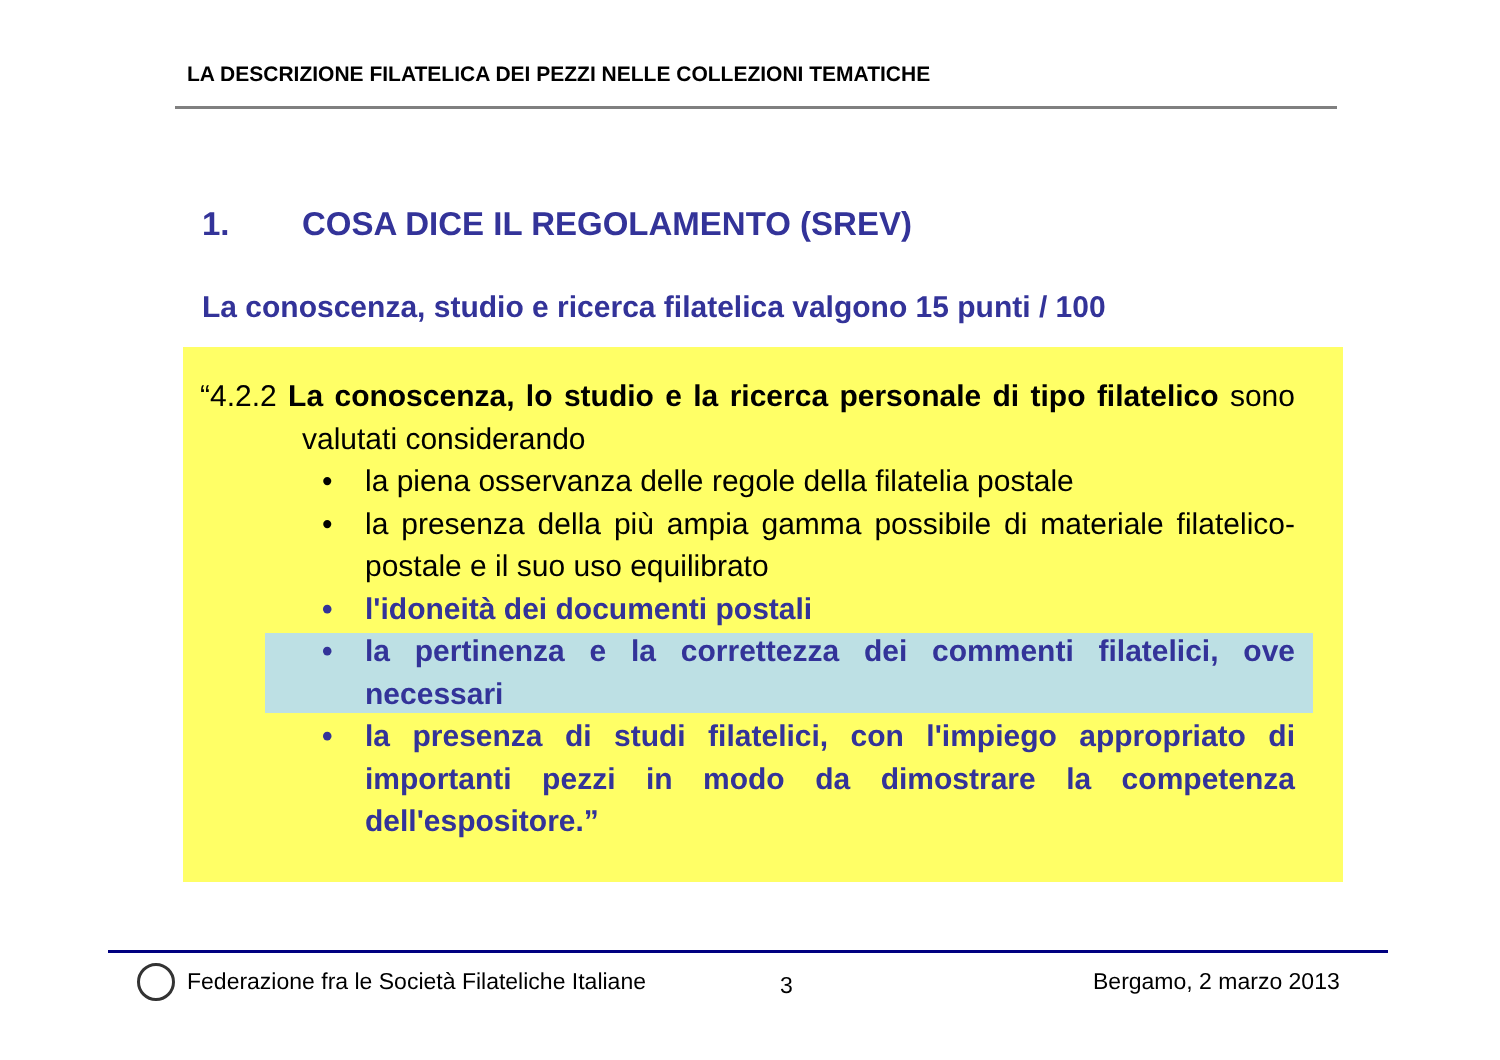LA DESCRIZIONE FILATELICA DEI PEZZI NELLE COLLEZIONI TEMATICHE
1. COSA DICE IL REGOLAMENTO (SREV)
La conoscenza, studio e ricerca filatelica valgono 15 punti / 100
“4.2.2 La conoscenza, lo studio e la ricerca personale di tipo filatelico sono valutati considerando
la piena osservanza delle regole della filatelia postale
la presenza della più ampia gamma possibile di materiale filatelico-postale e il suo uso equilibrato
l'idoneità dei documenti postali
la pertinenza e la correttezza dei commenti filatelici, ove necessari
la presenza di studi filatelici, con l'impiego appropriato di importanti pezzi in modo da dimostrare la competenza dell'espositore.”
Federazione fra le Società Filateliche Italiane
3 Bergamo, 2 marzo 2013